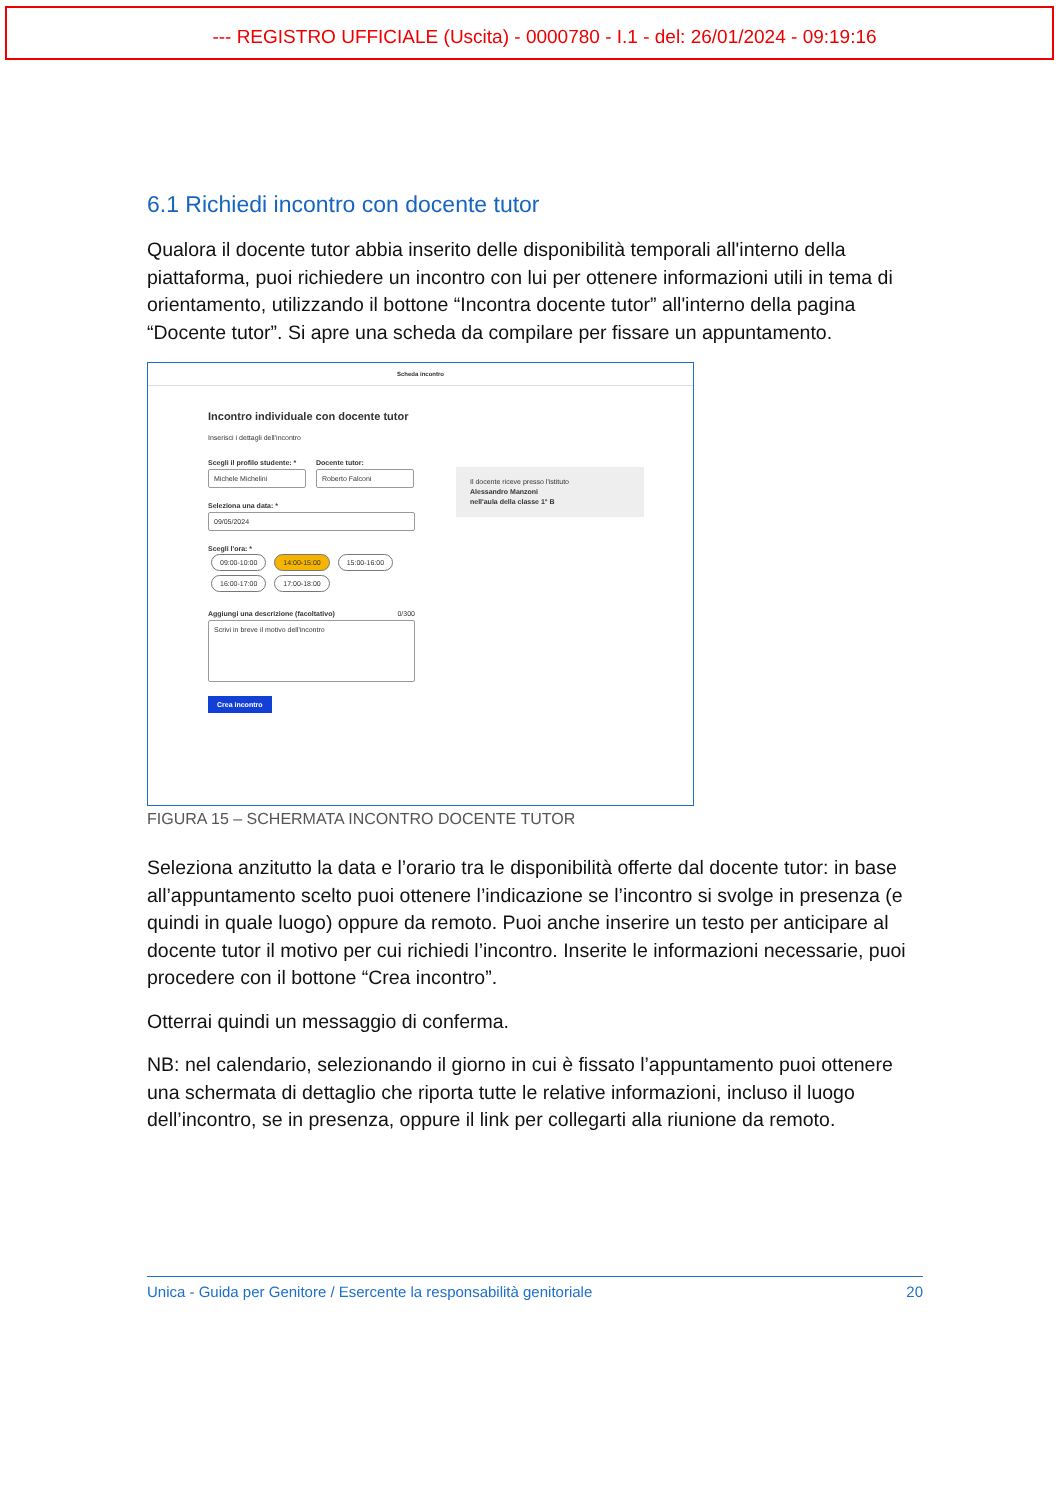--- REGISTRO UFFICIALE (Uscita) - 0000780 - I.1 - del: 26/01/2024 - 09:19:16
6.1 Richiedi incontro con docente tutor
Qualora il docente tutor abbia inserito delle disponibilità temporali all'interno della piattaforma, puoi richiedere un incontro con lui per ottenere informazioni utili in tema di orientamento, utilizzando il bottone “Incontra docente tutor” all'interno della pagina “Docente tutor”. Si apre una scheda da compilare per fissare un appuntamento.
Scheda incontro
Incontro individuale con docente tutor
Inserisci i dettagli dell’incontro
Scegli il profilo studente: *
Michele Michelini
Docente tutor:
Roberto Falconi
Seleziona una data: *
09/05/2024
Scegli l'ora: *
09:00-10:00 14:00-15:00 15:00-16:00 16:00-17:00 17:00-18:00
Aggiungi una descrizione (facoltativo) 0/300
Scrivi in breve il motivo dell'incontro
Crea incontro
Il docente riceve presso l'istituto
Alessandro Manzoni
nell'aula della classe 1° B
FIGURA 15 – SCHERMATA INCONTRO DOCENTE TUTOR
Seleziona anzitutto la data e l’orario tra le disponibilità offerte dal docente tutor: in base all’appuntamento scelto puoi ottenere l’indicazione se l’incontro si svolge in presenza (e quindi in quale luogo) oppure da remoto. Puoi anche inserire un testo per anticipare al docente tutor il motivo per cui richiedi l’incontro. Inserite le informazioni necessarie, puoi procedere con il bottone “Crea incontro”.
Otterrai quindi un messaggio di conferma.
NB: nel calendario, selezionando il giorno in cui è fissato l’appuntamento puoi ottenere una schermata di dettaglio che riporta tutte le relative informazioni, incluso il luogo dell’incontro, se in presenza, oppure il link per collegarti alla riunione da remoto.
Unica - Guida per Genitore / Esercente la responsabilità genitoriale 20